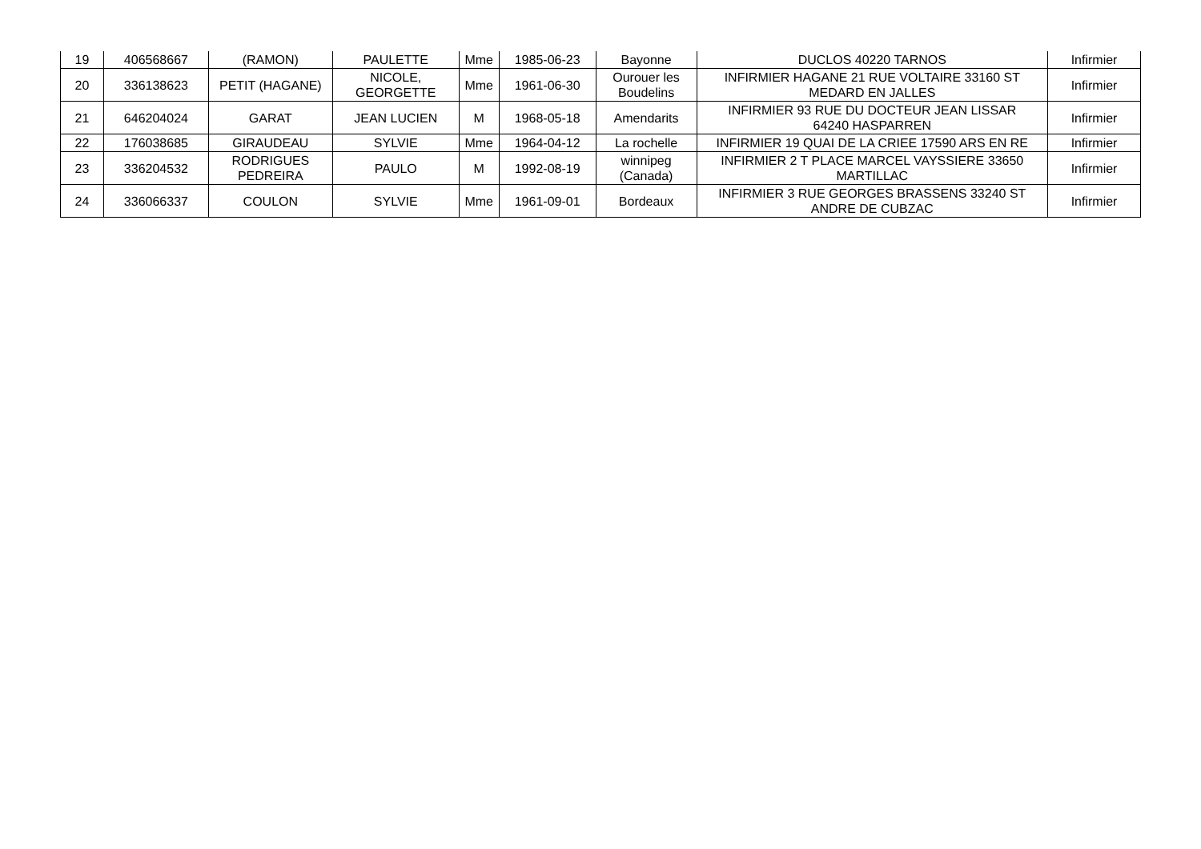| 19 | 406568667 | (RAMON) | PAULETTE | Mme | 1985-06-23 | Bayonne | DUCLOS 40220 TARNOS | Infirmier |
| 20 | 336138623 | PETIT (HAGANE) | NICOLE, GEORGETTE | Mme | 1961-06-30 | Ourouer les Boudelins | INFIRMIER HAGANE 21 RUE VOLTAIRE 33160 ST MEDARD EN JALLES | Infirmier |
| 21 | 646204024 | GARAT | JEAN LUCIEN | M | 1968-05-18 | Amendarits | INFIRMIER 93 RUE DU DOCTEUR JEAN LISSAR 64240 HASPARREN | Infirmier |
| 22 | 176038685 | GIRAUDEAU | SYLVIE | Mme | 1964-04-12 | La rochelle | INFIRMIER 19 QUAI DE LA CRIEE 17590 ARS EN RE | Infirmier |
| 23 | 336204532 | RODRIGUES PEDREIRA | PAULO | M | 1992-08-19 | winnipeg (Canada) | INFIRMIER 2 T PLACE MARCEL VAYSSIERE 33650 MARTILLAC | Infirmier |
| 24 | 336066337 | COULON | SYLVIE | Mme | 1961-09-01 | Bordeaux | INFIRMIER 3 RUE GEORGES BRASSENS 33240 ST ANDRE DE CUBZAC | Infirmier |